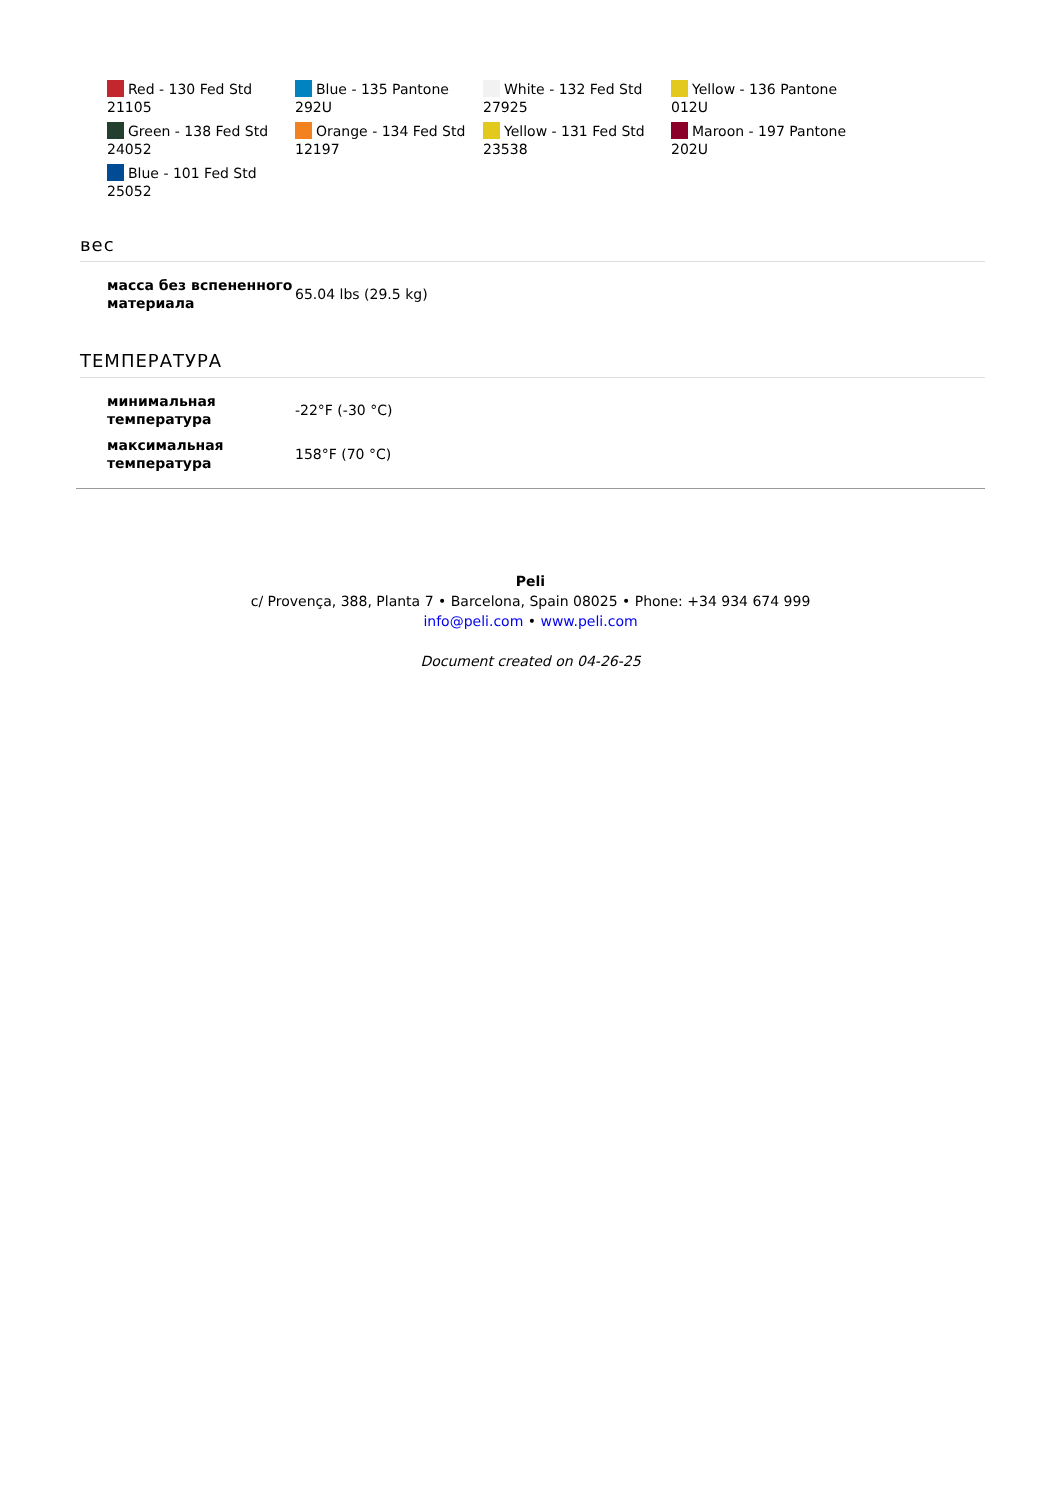Red - 130 Fed Std 21105
Blue - 135 Pantone 292U
White - 132 Fed Std 27925
Yellow - 136 Pantone 012U
Green - 138 Fed Std 24052
Orange - 134 Fed Std 12197
Yellow - 131 Fed Std 23538
Maroon - 197 Pantone 202U
Blue - 101 Fed Std 25052
вес
| масса без вспененного материала | 65.04 lbs (29.5 kg) |
ТЕМПЕРАТУРА
| минимальная температура | -22°F (-30 °C) |
| максимальная температура | 158°F (70 °C) |
Peli
c/ Provença, 388, Planta 7 • Barcelona, Spain 08025 • Phone: +34 934 674 999
info@peli.com • www.peli.com
Document created on 04-26-25